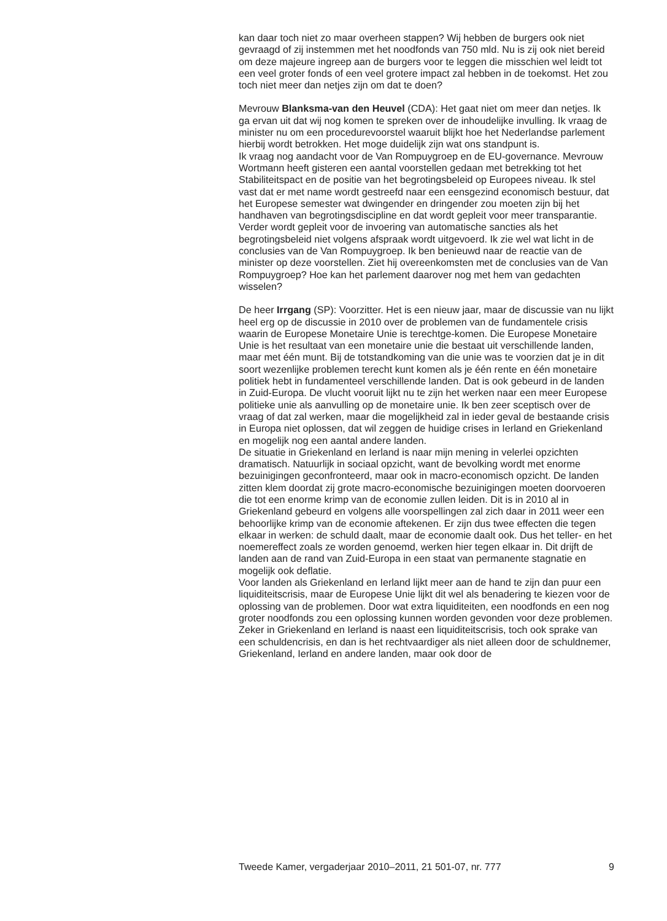kan daar toch niet zo maar overheen stappen? Wij hebben de burgers ook niet gevraagd of zij instemmen met het noodfonds van 750 mld. Nu is zij ook niet bereid om deze majeure ingreep aan de burgers voor te leggen die misschien wel leidt tot een veel groter fonds of een veel grotere impact zal hebben in de toekomst. Het zou toch niet meer dan netjes zijn om dat te doen?
Mevrouw Blanksma-van den Heuvel (CDA): Het gaat niet om meer dan netjes. Ik ga ervan uit dat wij nog komen te spreken over de inhoudelijke invulling. Ik vraag de minister nu om een procedurevoorstel waaruit blijkt hoe het Nederlandse parlement hierbij wordt betrokken. Het moge duidelijk zijn wat ons standpunt is.
Ik vraag nog aandacht voor de Van Rompuygroep en de EU-governance. Mevrouw Wortmann heeft gisteren een aantal voorstellen gedaan met betrekking tot het Stabiliteitspact en de positie van het begrotingsbeleid op Europees niveau. Ik stel vast dat er met name wordt gestreefd naar een eensgezind economisch bestuur, dat het Europese semester wat dwingender en dringender zou moeten zijn bij het handhaven van begrotingsdiscipline en dat wordt gepleit voor meer transparantie. Verder wordt gepleit voor de invoering van automatische sancties als het begrotingsbeleid niet volgens afspraak wordt uitgevoerd. Ik zie wel wat licht in de conclusies van de Van Rompuygroep. Ik ben benieuwd naar de reactie van de minister op deze voorstellen. Ziet hij overeenkomsten met de conclusies van de Van Rompuygroep? Hoe kan het parlement daarover nog met hem van gedachten wisselen?
De heer Irrgang (SP): Voorzitter. Het is een nieuw jaar, maar de discussie van nu lijkt heel erg op de discussie in 2010 over de problemen van de fundamentele crisis waarin de Europese Monetaire Unie is terechtge-komen. Die Europese Monetaire Unie is het resultaat van een monetaire unie die bestaat uit verschillende landen, maar met één munt. Bij de totstandkoming van die unie was te voorzien dat je in dit soort wezenlijke problemen terecht kunt komen als je één rente en één monetaire politiek hebt in fundamenteel verschillende landen. Dat is ook gebeurd in de landen in Zuid-Europa. De vlucht vooruit lijkt nu te zijn het werken naar een meer Europese politieke unie als aanvulling op de monetaire unie. Ik ben zeer sceptisch over de vraag of dat zal werken, maar die mogelijkheid zal in ieder geval de bestaande crisis in Europa niet oplossen, dat wil zeggen de huidige crises in Ierland en Griekenland en mogelijk nog een aantal andere landen.
De situatie in Griekenland en Ierland is naar mijn mening in velerlei opzichten dramatisch. Natuurlijk in sociaal opzicht, want de bevolking wordt met enorme bezuinigingen geconfronteerd, maar ook in macro-economisch opzicht. De landen zitten klem doordat zij grote macro-economische bezuinigingen moeten doorvoeren die tot een enorme krimp van de economie zullen leiden. Dit is in 2010 al in Griekenland gebeurd en volgens alle voorspellingen zal zich daar in 2011 weer een behoorlijke krimp van de economie aftekenen. Er zijn dus twee effecten die tegen elkaar in werken: de schuld daalt, maar de economie daalt ook. Dus het teller- en het noemereffect zoals ze worden genoemd, werken hier tegen elkaar in. Dit drijft de landen aan de rand van Zuid-Europa in een staat van permanente stagnatie en mogelijk ook deflatie.
Voor landen als Griekenland en Ierland lijkt meer aan de hand te zijn dan puur een liquiditeitscrisis, maar de Europese Unie lijkt dit wel als benadering te kiezen voor de oplossing van de problemen. Door wat extra liquiditeiten, een noodfonds en een nog groter noodfonds zou een oplossing kunnen worden gevonden voor deze problemen. Zeker in Griekenland en Ierland is naast een liquiditeitscrisis, toch ook sprake van een schuldencrisis, en dan is het rechtvaardiger als niet alleen door de schuldnemer, Griekenland, Ierland en andere landen, maar ook door de
Tweede Kamer, vergaderjaar 2010–2011, 21 501-07, nr. 777 9